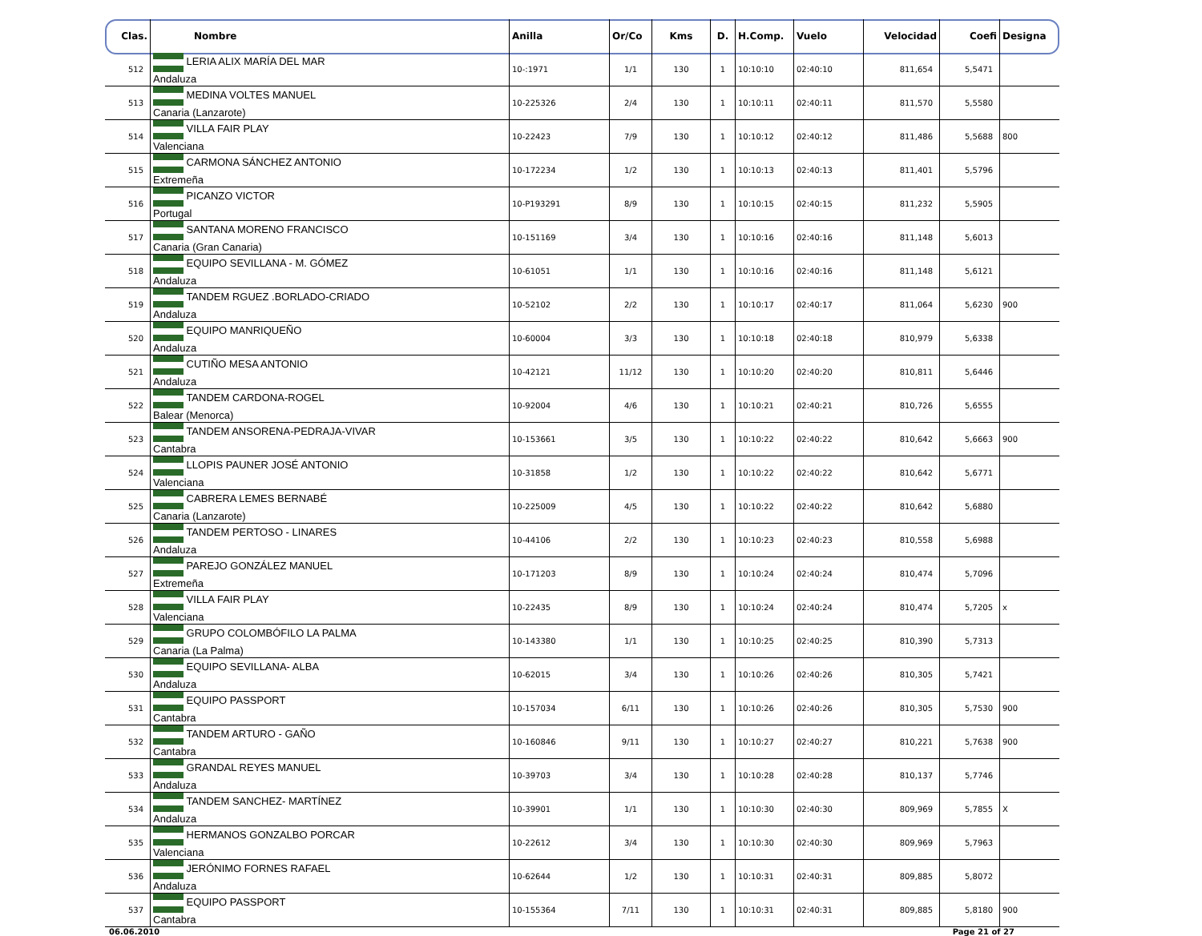| Clas. | Nombre | Anilla | Or/Co | Kms | D. | H.Comp. | Vuelo | Velocidad | Coefi | Designa |
| --- | --- | --- | --- | --- | --- | --- | --- | --- | --- | --- |
| 512 | LERIA ALIX MARÍA DEL MAR Andaluza | 10-:1971 | 1/1 | 130 | 1 | 10:10:10 | 02:40:10 | 811,654 | 5,5471 | |
| 513 | MEDINA VOLTES MANUEL Canaria (Lanzarote) | 10-225326 | 2/4 | 130 | 1 | 10:10:11 | 02:40:11 | 811,570 | 5,5580 | |
| 514 | VILLA FAIR PLAY Valenciana | 10-22423 | 7/9 | 130 | 1 | 10:10:12 | 02:40:12 | 811,486 | 5,5688 | 800 |
| 515 | CARMONA SÁNCHEZ ANTONIO Extremeña | 10-172234 | 1/2 | 130 | 1 | 10:10:13 | 02:40:13 | 811,401 | 5,5796 | |
| 516 | PICANZO VICTOR Portugal | 10-P193291 | 8/9 | 130 | 1 | 10:10:15 | 02:40:15 | 811,232 | 5,5905 | |
| 517 | SANTANA MORENO FRANCISCO Canaria (Gran Canaria) | 10-151169 | 3/4 | 130 | 1 | 10:10:16 | 02:40:16 | 811,148 | 5,6013 | |
| 518 | EQUIPO SEVILLANA - M. GÓMEZ Andaluza | 10-61051 | 1/1 | 130 | 1 | 10:10:16 | 02:40:16 | 811,148 | 5,6121 | |
| 519 | TANDEM RGUEZ .BORLADO-CRIADO Andaluza | 10-52102 | 2/2 | 130 | 1 | 10:10:17 | 02:40:17 | 811,064 | 5,6230 | 900 |
| 520 | EQUIPO MANRIQUEÑO Andaluza | 10-60004 | 3/3 | 130 | 1 | 10:10:18 | 02:40:18 | 810,979 | 5,6338 | |
| 521 | CUTIÑO MESA ANTONIO Andaluza | 10-42121 | 11/12 | 130 | 1 | 10:10:20 | 02:40:20 | 810,811 | 5,6446 | |
| 522 | TANDEM CARDONA-ROGEL Balear (Menorca) | 10-92004 | 4/6 | 130 | 1 | 10:10:21 | 02:40:21 | 810,726 | 5,6555 | |
| 523 | TANDEM ANSORENA-PEDRAJA-VIVAR Cantabra | 10-153661 | 3/5 | 130 | 1 | 10:10:22 | 02:40:22 | 810,642 | 5,6663 | 900 |
| 524 | LLOPIS PAUNER JOSÉ ANTONIO Valenciana | 10-31858 | 1/2 | 130 | 1 | 10:10:22 | 02:40:22 | 810,642 | 5,6771 | |
| 525 | CABRERA LEMES BERNABÉ Canaria (Lanzarote) | 10-225009 | 4/5 | 130 | 1 | 10:10:22 | 02:40:22 | 810,642 | 5,6880 | |
| 526 | TANDEM PERTOSO - LINARES Andaluza | 10-44106 | 2/2 | 130 | 1 | 10:10:23 | 02:40:23 | 810,558 | 5,6988 | |
| 527 | PAREJO GONZÁLEZ MANUEL Extremeña | 10-171203 | 8/9 | 130 | 1 | 10:10:24 | 02:40:24 | 810,474 | 5,7096 | |
| 528 | VILLA FAIR PLAY Valenciana | 10-22435 | 8/9 | 130 | 1 | 10:10:24 | 02:40:24 | 810,474 | 5,7205 | x |
| 529 | GRUPO COLOMBÓFILO LA PALMA Canaria (La Palma) | 10-143380 | 1/1 | 130 | 1 | 10:10:25 | 02:40:25 | 810,390 | 5,7313 | |
| 530 | EQUIPO SEVILLANA- ALBA Andaluza | 10-62015 | 3/4 | 130 | 1 | 10:10:26 | 02:40:26 | 810,305 | 5,7421 | |
| 531 | EQUIPO PASSPORT Cantabra | 10-157034 | 6/11 | 130 | 1 | 10:10:26 | 02:40:26 | 810,305 | 5,7530 | 900 |
| 532 | TANDEM ARTURO - GAÑO Cantabra | 10-160846 | 9/11 | 130 | 1 | 10:10:27 | 02:40:27 | 810,221 | 5,7638 | 900 |
| 533 | GRANDAL REYES MANUEL Andaluza | 10-39703 | 3/4 | 130 | 1 | 10:10:28 | 02:40:28 | 810,137 | 5,7746 | |
| 534 | TANDEM SANCHEZ- MARTÍNEZ Andaluza | 10-39901 | 1/1 | 130 | 1 | 10:10:30 | 02:40:30 | 809,969 | 5,7855 | X |
| 535 | HERMANOS GONZALBO PORCAR Valenciana | 10-22612 | 3/4 | 130 | 1 | 10:10:30 | 02:40:30 | 809,969 | 5,7963 | |
| 536 | JERÓNIMO FORNES RAFAEL Andaluza | 10-62644 | 1/2 | 130 | 1 | 10:10:31 | 02:40:31 | 809,885 | 5,8072 | |
| 537 | EQUIPO PASSPORT Cantabra | 10-155364 | 7/11 | 130 | 1 | 10:10:31 | 02:40:31 | 809,885 | 5,8180 | 900 |
06.06.2010 Page 21 of 27